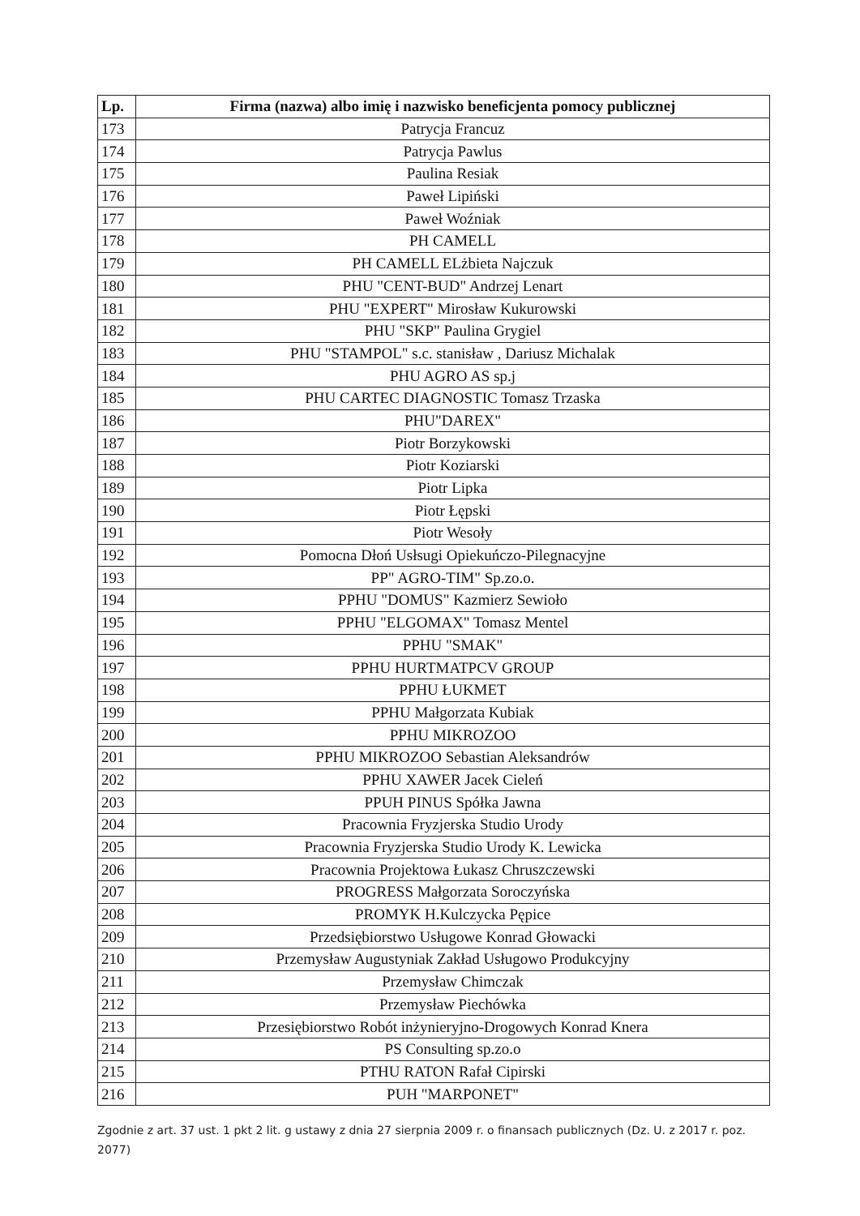| Lp. | Firma (nazwa) albo imię i nazwisko beneficjenta pomocy publicznej |
| --- | --- |
| 173 | Patrycja Francuz |
| 174 | Patrycja Pawlus |
| 175 | Paulina Resiak |
| 176 | Paweł Lipiński |
| 177 | Paweł Woźniak |
| 178 | PH CAMELL |
| 179 | PH CAMELL ELżbieta Najczuk |
| 180 | PHU "CENT-BUD" Andrzej Lenart |
| 181 | PHU "EXPERT" Mirosław Kukurowski |
| 182 | PHU "SKP" Paulina Grygiel |
| 183 | PHU "STAMPOL" s.c. stanisław , Dariusz Michalak |
| 184 | PHU AGRO AS sp.j |
| 185 | PHU CARTEC DIAGNOSTIC Tomasz Trzaska |
| 186 | PHU"DAREX" |
| 187 | Piotr Borzykowski |
| 188 | Piotr Koziarski |
| 189 | Piotr Lipka |
| 190 | Piotr Łępski |
| 191 | Piotr Wesoły |
| 192 | Pomocna Dłoń Usłsugi Opiekuńczo-Pilegnacyjne |
| 193 | PP" AGRO-TIM" Sp.zo.o. |
| 194 | PPHU "DOMUS" Kazmierz Sewioło |
| 195 | PPHU "ELGOMAX" Tomasz Mentel |
| 196 | PPHU "SMAK" |
| 197 | PPHU HURTMATPCV GROUP |
| 198 | PPHU ŁUKMET |
| 199 | PPHU Małgorzata Kubiak |
| 200 | PPHU MIKROZOO |
| 201 | PPHU MIKROZOO Sebastian Aleksandrów |
| 202 | PPHU XAWER Jacek Cieleń |
| 203 | PPUH PINUS Spółka Jawna |
| 204 | Pracownia Fryzjerska Studio Urody |
| 205 | Pracownia Fryzjerska Studio Urody K. Lewicka |
| 206 | Pracownia Projektowa Łukasz Chruszczewski |
| 207 | PROGRESS Małgorzata Soroczyńska |
| 208 | PROMYK H.Kulczycka Pępice |
| 209 | Przedsiębiorstwo Usługowe Konrad Głowacki |
| 210 | Przemysław Augustyniak Zakład Usługowo Produkcyjny |
| 211 | Przemysław Chimczak |
| 212 | Przemysław Piechówka |
| 213 | Przesiębiorstwo Robót inżynieryjno-Drogowych Konrad Knera |
| 214 | PS Consulting sp.zo.o |
| 215 | PTHU RATON Rafał Cipirski |
| 216 | PUH "MARPONET" |
Zgodnie z art. 37 ust. 1 pkt 2 lit. g ustawy z dnia 27 sierpnia 2009 r. o finansach publicznych (Dz. U. z 2017 r. poz. 2077)